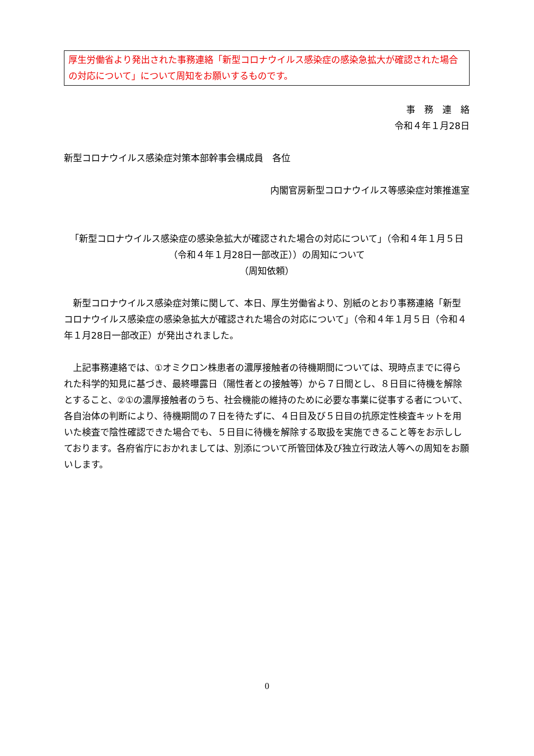厚生労働省より発出された事務連絡「新型コロナウイルス感染症の感染急拡大が確認された場合の対応について」について周知をお願いするものです。
事　務　連　絡
令和４年１月28日
新型コロナウイルス感染症対策本部幹事会構成員　各位
内閣官房新型コロナウイルス等感染症対策推進室
「新型コロナウイルス感染症の感染急拡大が確認された場合の対応について」（令和４年１月５日（令和４年１月28日一部改正））の周知について
（周知依頼）
　新型コロナウイルス感染症対策に関して、本日、厚生労働省より、別紙のとおり事務連絡「新型コロナウイルス感染症の感染急拡大が確認された場合の対応について」（令和４年１月５日（令和４年１月28日一部改正）が発出されました。
　上記事務連絡では、①オミクロン株患者の濃厚接触者の待機期間については、現時点までに得られた科学的知見に基づき、最終曝露日（陽性者との接触等）から７日間とし、８日目に待機を解除とすること、②①の濃厚接触者のうち、社会機能の維持のために必要な事業に従事する者について、各自治体の判断により、待機期間の７日を待たずに、４日目及び５日目の抗原定性検査キットを用いた検査で陰性確認できた場合でも、５日目に待機を解除する取扱を実施できること等をお示ししております。各府省庁におかれましては、別添について所管団体及び独立行政法人等への周知をお願いします。
0